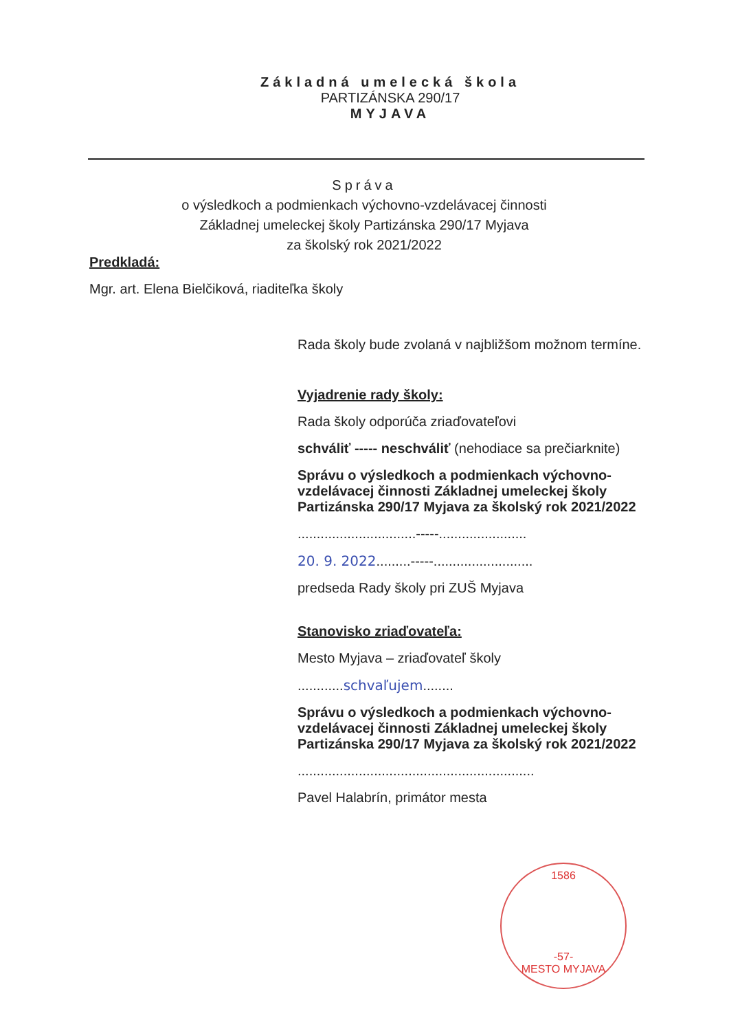Základná umelecká škola
PARTIZÁNSKA 290/17
MYJAVA
Správa
o výsledkoch a podmienkach výchovno-vzdelávacej činnosti
Základnej umeleckej školy Partizánska 290/17 Myjava
za školský rok 2021/2022
Predkladá:
Mgr. art. Elena Bielčiková, riaditeľka školy
Rada školy bude zvolaná v najbližšom možnom termíne.
Vyjadrenie rady školy:
Rada školy odporúča zriaďovateľovi
schváliť ----- neschváliť (nehodiace sa prečiarknite)
Správu o výsledkoch a podmienkach výchovno-vzdelávacej činnosti Základnej umeleckej školy Partizánska 290/17 Myjava za školský rok 2021/2022
...............................-----.......................
20. 9. 2022.........-----..........................
predseda Rady školy pri ZUŠ Myjava
Stanovisko zriaďovateľa:
Mesto Myjava – zriaďovateľ školy
............schvaľujem........
Správu o výsledkoch a podmienkach výchovno-vzdelávacej činnosti Základnej umeleckej školy Partizánska 290/17 Myjava za školský rok 2021/2022
..............................................................
Pavel Halabrín, primátor mesta
1586
-57-
MESTO MYJAVA